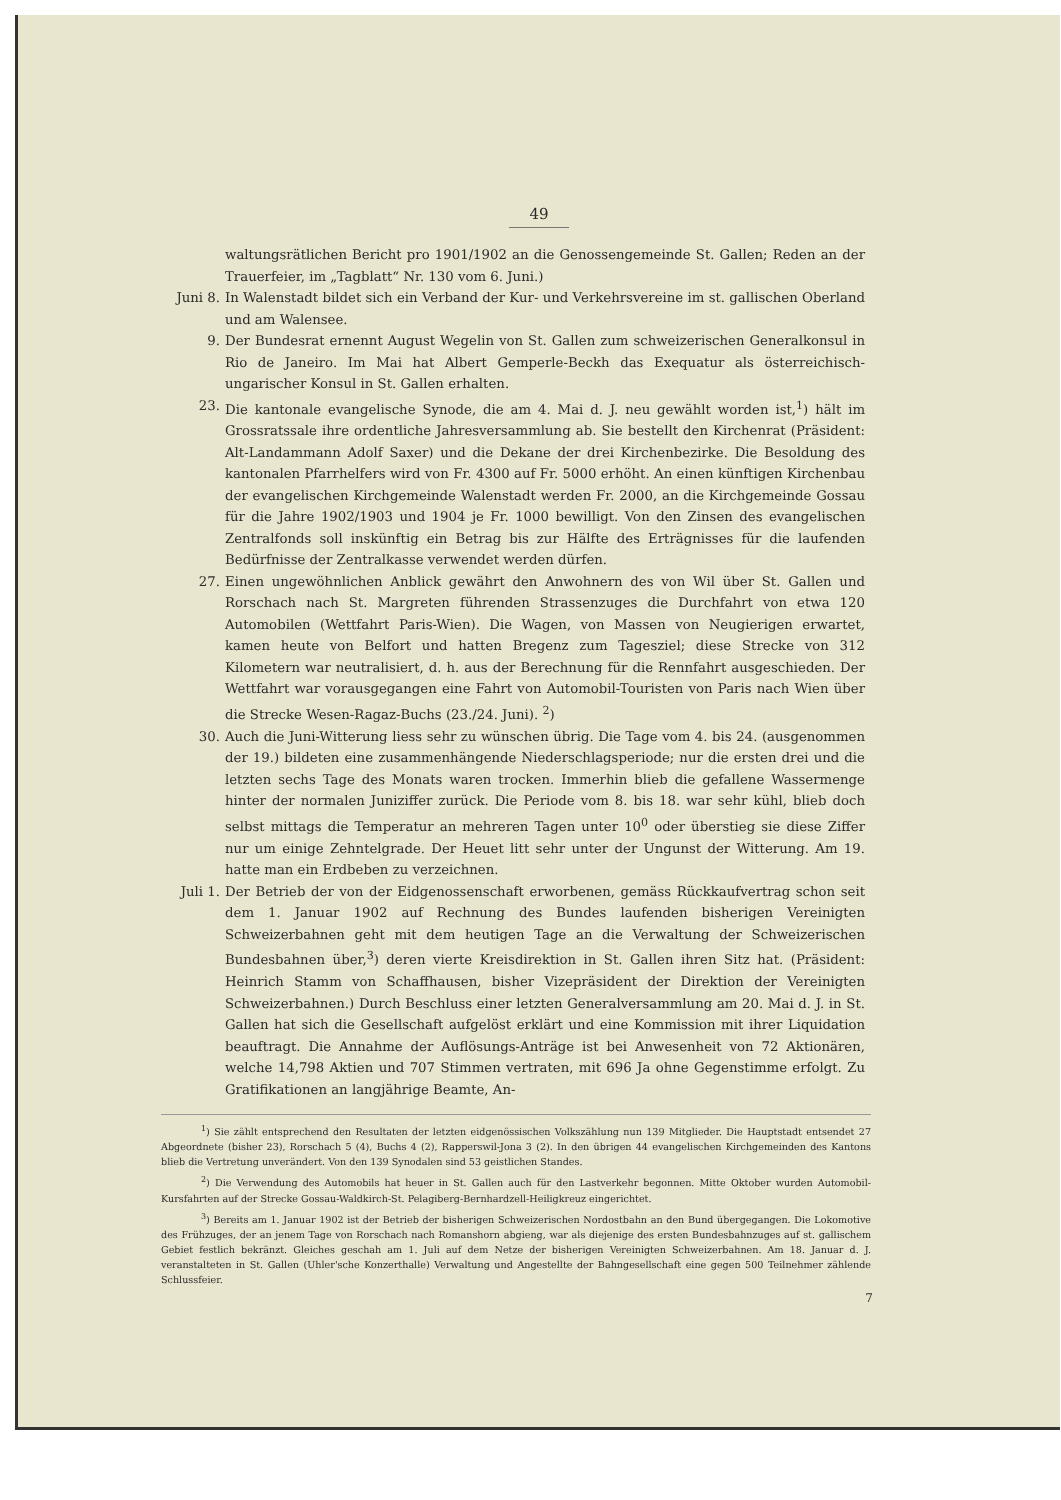49
waltungsrätlichen Bericht pro 1901/1902 an die Genossengemeinde St. Gallen; Reden an der Trauerfeier, im „Tagblatt“ Nr. 130 vom 6. Juni.)
Juni 8. In Walenstadt bildet sich ein Verband der Kur- und Verkehrsvereine im st. gallischen Oberland und am Walensee.
9. Der Bundesrat ernennt August Wegelin von St. Gallen zum schweizerischen Generalkonsul in Rio de Janeiro. Im Mai hat Albert Gemperle-Beckh das Exequatur als österreichisch-ungarischer Konsul in St. Gallen erhalten.
23. Die kantonale evangelische Synode, die am 4. Mai d. J. neu gewählt worden ist,<sup>1</sup>) hält im Grossratssale ihre ordentliche Jahresversammlung ab. Sie bestellt den Kirchenrat (Präsident: Alt-Landammann Adolf Saxer) und die Dekane der drei Kirchenbezirke. Die Besoldung des kantonalen Pfarrhelfers wird von Fr. 4300 auf Fr. 5000 erhöht. An einen künftigen Kirchenbau der evangelischen Kirchgemeinde Walenstadt werden Fr. 2000, an die Kirchgemeinde Gossau für die Jahre 1902/1903 und 1904 je Fr. 1000 bewilligt. Von den Zinsen des evangelischen Zentralfonds soll inskünftig ein Betrag bis zur Hälfte des Erträgnisses für die laufenden Bedürfnisse der Zentralkasse verwendet werden dürfen.
27. Einen ungewöhnlichen Anblick gewährt den Anwohnern des von Wil über St. Gallen und Rorschach nach St. Margreten führenden Strassenzuges die Durchfahrt von etwa 120 Automobilen (Wettfahrt Paris-Wien). Die Wagen, von Massen von Neugierigen erwartet, kamen heute von Belfort und hatten Bregenz zum Tagesziel; diese Strecke von 312 Kilometern war neutralisiert, d. h. aus der Berechnung für die Rennfahrt ausgeschieden. Der Wettfahrt war vorausgegangen eine Fahrt von Automobil-Touristen von Paris nach Wien über die Strecke Wesen-Ragaz-Buchs (23./24. Juni). <sup>2</sup>)
30. Auch die Juni-Witterung liess sehr zu wünschen übrig. Die Tage vom 4. bis 24. (ausgenommen der 19.) bildeten eine zusammenhängende Niederschlagsperiode; nur die ersten drei und die letzten sechs Tage des Monats waren trocken. Immerhin blieb die gefallene Wassermenge hinter der normalen Juniziffer zurück. Die Periode vom 8. bis 18. war sehr kühl, blieb doch selbst mittags die Temperatur an mehreren Tagen unter 10<sup>0</sup> oder überstieg sie diese Ziffer nur um einige Zehntelgrade. Der Heuet litt sehr unter der Ungunst der Witterung. Am 19. hatte man ein Erdbeben zu verzeichnen.
Juli 1. Der Betrieb der von der Eidgenossenschaft erworbenen, gemäss Rückkaufvertrag schon seit dem 1. Januar 1902 auf Rechnung des Bundes laufenden bisherigen Vereinigten Schweizerbahnen geht mit dem heutigen Tage an die Verwaltung der Schweizerischen Bundesbahnen über,<sup>3</sup>) deren vierte Kreisdirektion in St. Gallen ihren Sitz hat. (Präsident: Heinrich Stamm von Schaffhausen, bisher Vizepräsident der Direktion der Vereinigten Schweizerbahnen.) Durch Beschluss einer letzten Generalversammlung am 20. Mai d. J. in St. Gallen hat sich die Gesellschaft aufgelöst erklärt und eine Kommission mit ihrer Liquidation beauftragt. Die Annahme der Auflösungs-Anträge ist bei Anwesenheit von 72 Aktionären, welche 14,798 Aktien und 707 Stimmen vertraten, mit 696 Ja ohne Gegenstimme erfolgt. Zu Gratifikationen an langjährige Beamte, An-
<sup>1</sup>) Sie zählt entsprechend den Resultaten der letzten eidgenössischen Volkszählung nun 139 Mitglieder. Die Hauptstadt entsendet 27 Abgeordnete (bisher 23), Rorschach 5 (4), Buchs 4 (2), Rapperswil-Jona 3 (2). In den übrigen 44 evangelischen Kirchgemeinden des Kantons blieb die Vertretung unverändert. Von den 139 Synodalen sind 53 geistlichen Standes.
<sup>2</sup>) Die Verwendung des Automobils hat heuer in St. Gallen auch für den Lastverkehr begonnen. Mitte Oktober wurden Automobil-Kursfahrten auf der Strecke Gossau-Waldkirch-St. Pelagiberg-Bernhardzell-Heiligkreuz eingerichtet.
<sup>3</sup>) Bereits am 1. Januar 1902 ist der Betrieb der bisherigen Schweizerischen Nordostbahn an den Bund übergegangen. Die Lokomotive des Frühzuges, der an jenem Tage von Rorschach nach Romanshorn abgieng, war als diejenige des ersten Bundesbahnzuges auf st. gallischem Gebiet festlich bekränzt. Gleiches geschah am 1. Juli auf dem Netze der bisherigen Vereinigten Schweizerbahnen. Am 18. Januar d. J. veranstalteten in St. Gallen (Uhler'sche Konzerthalle) Verwaltung und Angestellte der Bahngesellschaft eine gegen 500 Teilnehmer zählende Schlussfeier.
7